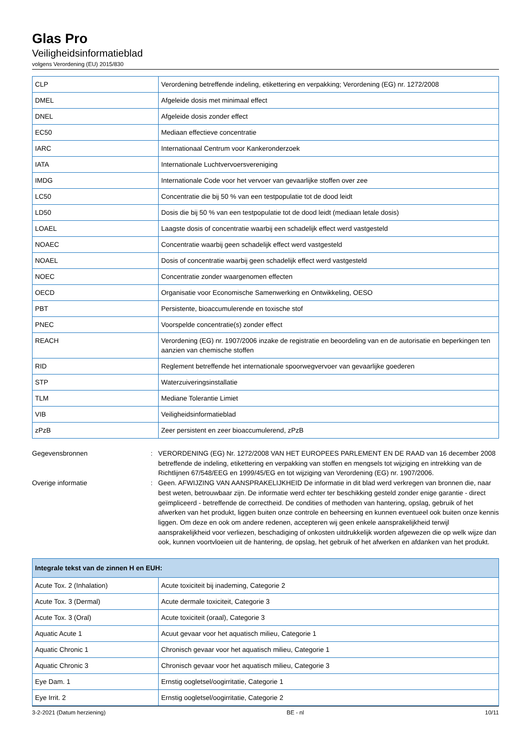Glas Pro
Veiligheidsinformatieblad
volgens Verordening (EU) 2015/830
| CLP | Verordening betreffende indeling, etikettering en verpakking; Verordening (EG) nr. 1272/2008 |
| DMEL | Afgeleide dosis met minimaal effect |
| DNEL | Afgeleide dosis zonder effect |
| EC50 | Mediaan effectieve concentratie |
| IARC | Internationaal Centrum voor Kankeronderzoek |
| IATA | Internationale Luchtvervoersvereniging |
| IMDG | Internationale Code voor het vervoer van gevaarlijke stoffen over zee |
| LC50 | Concentratie die bij 50 % van een testpopulatie tot de dood leidt |
| LD50 | Dosis die bij 50 % van een testpopulatie tot de dood leidt (mediaan letale dosis) |
| LOAEL | Laagste dosis of concentratie waarbij een schadelijk effect werd vastgesteld |
| NOAEC | Concentratie waarbij geen schadelijk effect werd vastgesteld |
| NOAEL | Dosis of concentratie waarbij geen schadelijk effect werd vastgesteld |
| NOEC | Concentratie zonder waargenomen effecten |
| OECD | Organisatie voor Economische Samenwerking en Ontwikkeling, OESO |
| PBT | Persistente, bioaccumulerende en toxische stof |
| PNEC | Voorspelde concentratie(s) zonder effect |
| REACH | Verordening (EG) nr. 1907/2006 inzake de registratie en beoordeling van en de autorisatie en beperkingen ten aanzien van chemische stoffen |
| RID | Reglement betreffende het internationale spoorwegvervoer van gevaarlijke goederen |
| STP | Waterzuiveringsinstallatie |
| TLM | Mediane Tolerantie Limiet |
| VIB | Veiligheidsinformatieblad |
| zPzB | Zeer persistent en zeer bioaccumulerend, zPzB |
Gegevensbronnen
:
VERORDENING (EG) Nr. 1272/2008 VAN HET EUROPEES PARLEMENT EN DE RAAD van 16 december 2008 betreffende de indeling, etikettering en verpakking van stoffen en mengsels tot wijziging en intrekking van de Richtlijnen 67/548/EEG en 1999/45/EG en tot wijziging van Verordening (EG) nr. 1907/2006.
Overige informatie
:
Geen. AFWIJZING VAN AANSPRAKELIJKHEID De informatie in dit blad werd verkregen van bronnen die, naar best weten, betrouwbaar zijn. De informatie werd echter ter beschikking gesteld zonder enige garantie - direct geïmpliceerd - betreffende de correctheid. De condities of methoden van hantering, opslag, gebruik of het afwerken van het produkt, liggen buiten onze controle en beheersing en kunnen eventueel ook buiten onze kennis liggen. Om deze en ook om andere redenen, accepteren wij geen enkele aansprakelijkheid terwijl aansprakelijkheid voor verliezen, beschadiging of onkosten uitdrukkelijk worden afgewezen die op welk wijze dan ook, kunnen voortvloeien uit de hantering, de opslag, het gebruik of het afwerken en afdanken van het produkt.
| Integrale tekst van de zinnen H en EUH: | |
| --- | --- |
| Acute Tox. 2 (Inhalation) | Acute toxiciteit bij inademing, Categorie 2 |
| Acute Tox. 3 (Dermal) | Acute dermale toxiciteit, Categorie 3 |
| Acute Tox. 3 (Oral) | Acute toxiciteit (oraal), Categorie 3 |
| Aquatic Acute 1 | Acuut gevaar voor het aquatisch milieu, Categorie 1 |
| Aquatic Chronic 1 | Chronisch gevaar voor het aquatisch milieu, Categorie 1 |
| Aquatic Chronic 3 | Chronisch gevaar voor het aquatisch milieu, Categorie 3 |
| Eye Dam. 1 | Ernstig oogletsel/oogirritatie, Categorie 1 |
| Eye Irrit. 2 | Ernstig oogletsel/oogirritatie, Categorie 2 |
3-2-2021 (Datum herziening) BE - nl 10/11